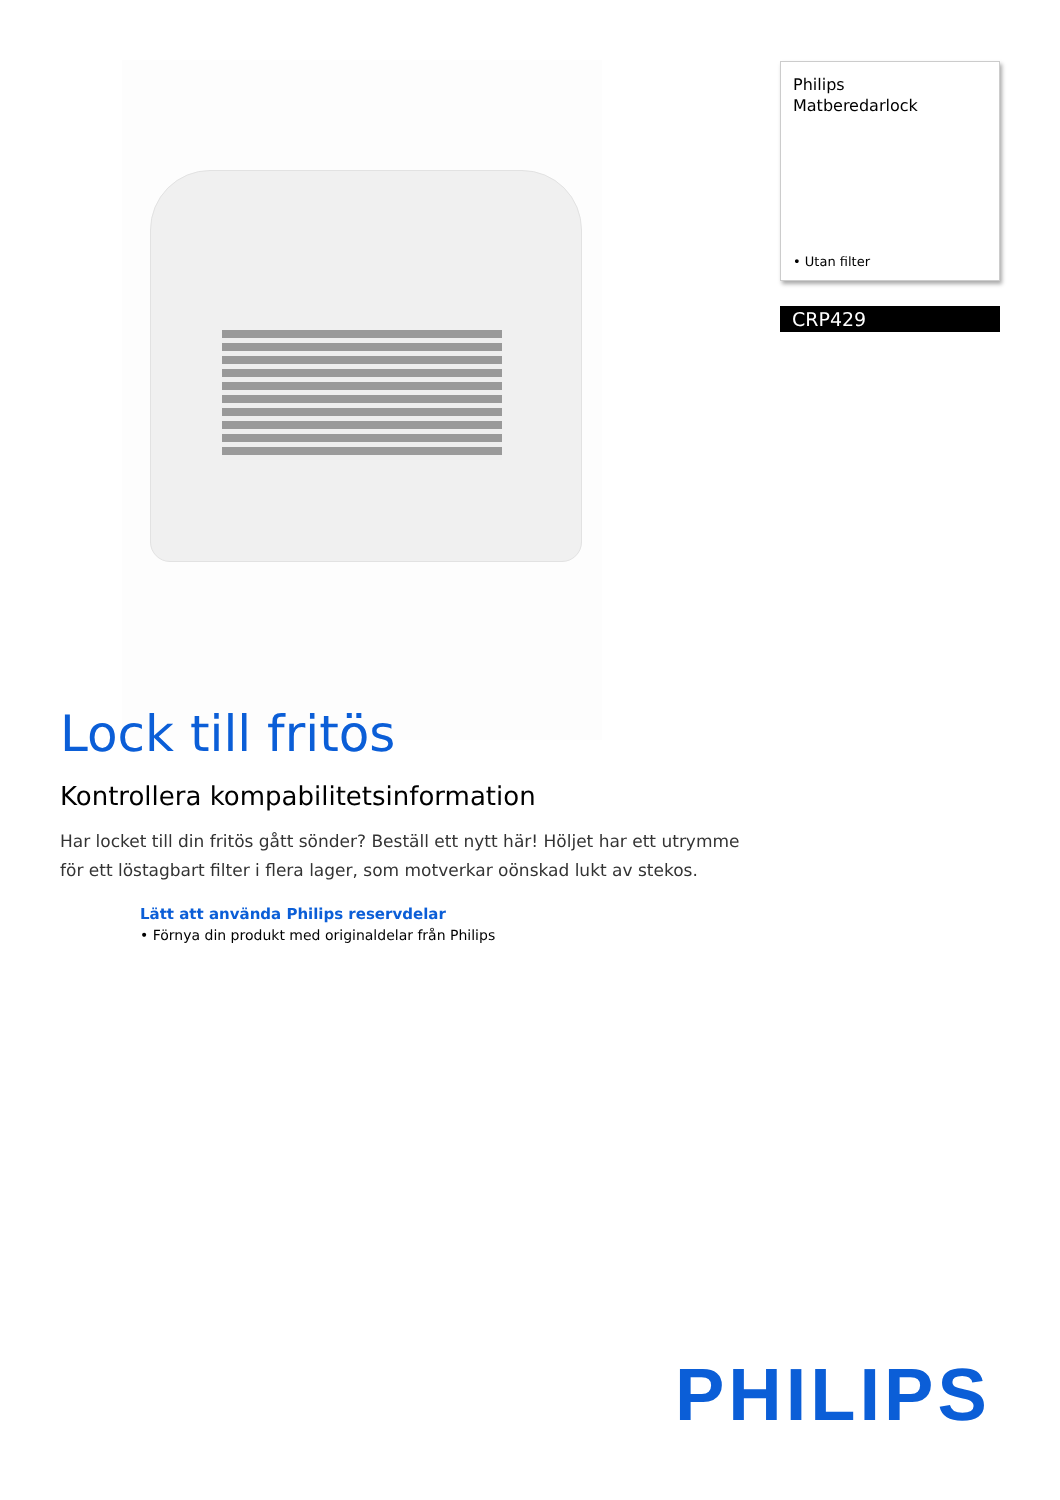Philips
Matberedarlock
• Utan filter
CRP429
Lock till fritös
Kontrollera kompabilitetsinformation
Har locket till din fritös gått sönder? Beställ ett nytt här! Höljet har ett utrymme för ett löstagbart filter i flera lager, som motverkar oönskad lukt av stekos.
Lätt att använda Philips reservdelar
• Förnya din produkt med originaldelar från Philips
PHILIPS